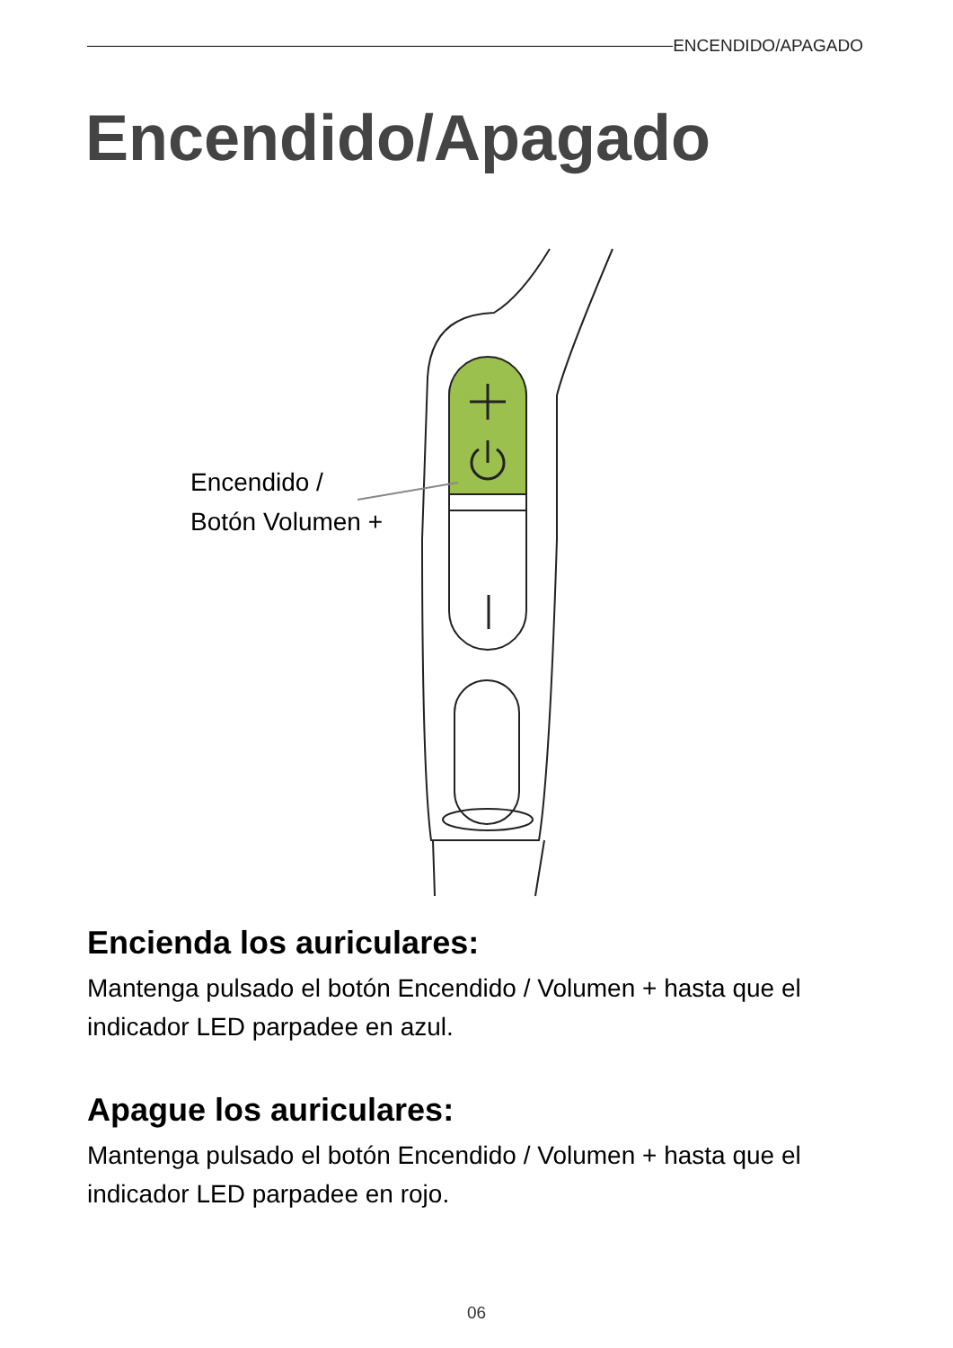ENCENDIDO/APAGADO
Encendido/Apagado
Encendido /
Botón Volumen +
Encienda los auriculares:
Mantenga pulsado el botón Encendido / Volumen + hasta que el indicador LED parpadee en azul.
Apague los auriculares:
Mantenga pulsado el botón Encendido / Volumen + hasta que el indicador LED parpadee en rojo.
06